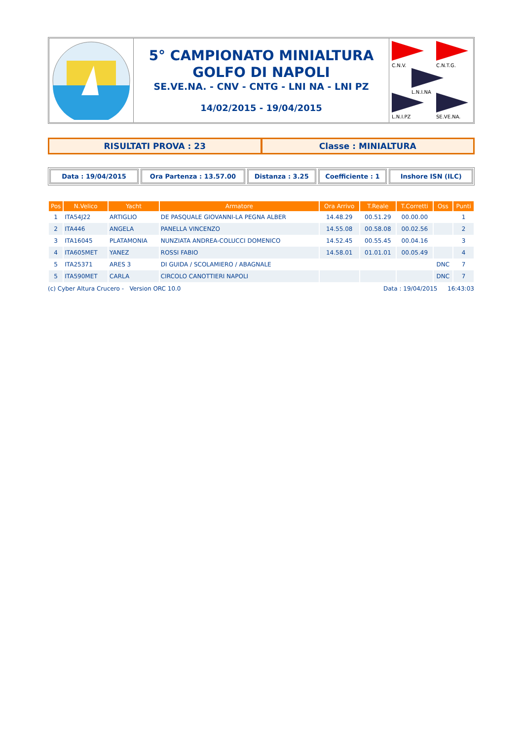5° CAMPIONATO MINIALTURA
GOLFO DI NAPOLI
SE.VE.NA. - CNV - CNTG - LNI NA - LNI PZ
14/02/2015 - 19/04/2015
C.N.V.
C.N.T.G.
L.N.I.NA
L.N.I.PZ
SE.VE.NA.
RISULTATI PROVA : 23 Classe : MINIALTURA
Data : 19/04/2015 Ora Partenza : 13.57.00 Distanza : 3.25 Coefficiente : 1 Inshore ISN (ILC)
| Pos | N.Velico | Yacht | Armatore | Ora Arrivo | T.Reale | T.Corretti | Oss | Punti |
| --- | --- | --- | --- | --- | --- | --- | --- | --- |
| 1 | ITA54J22 | ARTIGLIO | DE PASQUALE GIOVANNI-LA PEGNA ALBER | 14.48.29 | 00.51.29 | 00.00.00 | | 1 |
| 2 | ITA446 | ANGELA | PANELLA VINCENZO | 14.55.08 | 00.58.08 | 00.02.56 | | 2 |
| 3 | ITA16045 | PLATAMONIA | NUNZIATA ANDREA-COLUCCI DOMENICO | 14.52.45 | 00.55.45 | 00.04.16 | | 3 |
| 4 | ITA605MET | YANEZ | ROSSI FABIO | 14.58.01 | 01.01.01 | 00.05.49 | | 4 |
| 5 | ITA25371 | ARES 3 | DI GUIDA / SCOLAMIERO / ABAGNALE | | | | DNC | 7 |
| 5 | ITA590MET | CARLA | CIRCOLO CANOTTIERI NAPOLI | | | | DNC | 7 |
(c) Cyber Altura Crucero - Version ORC 10.0 Data : 19/04/2015 16:43:03